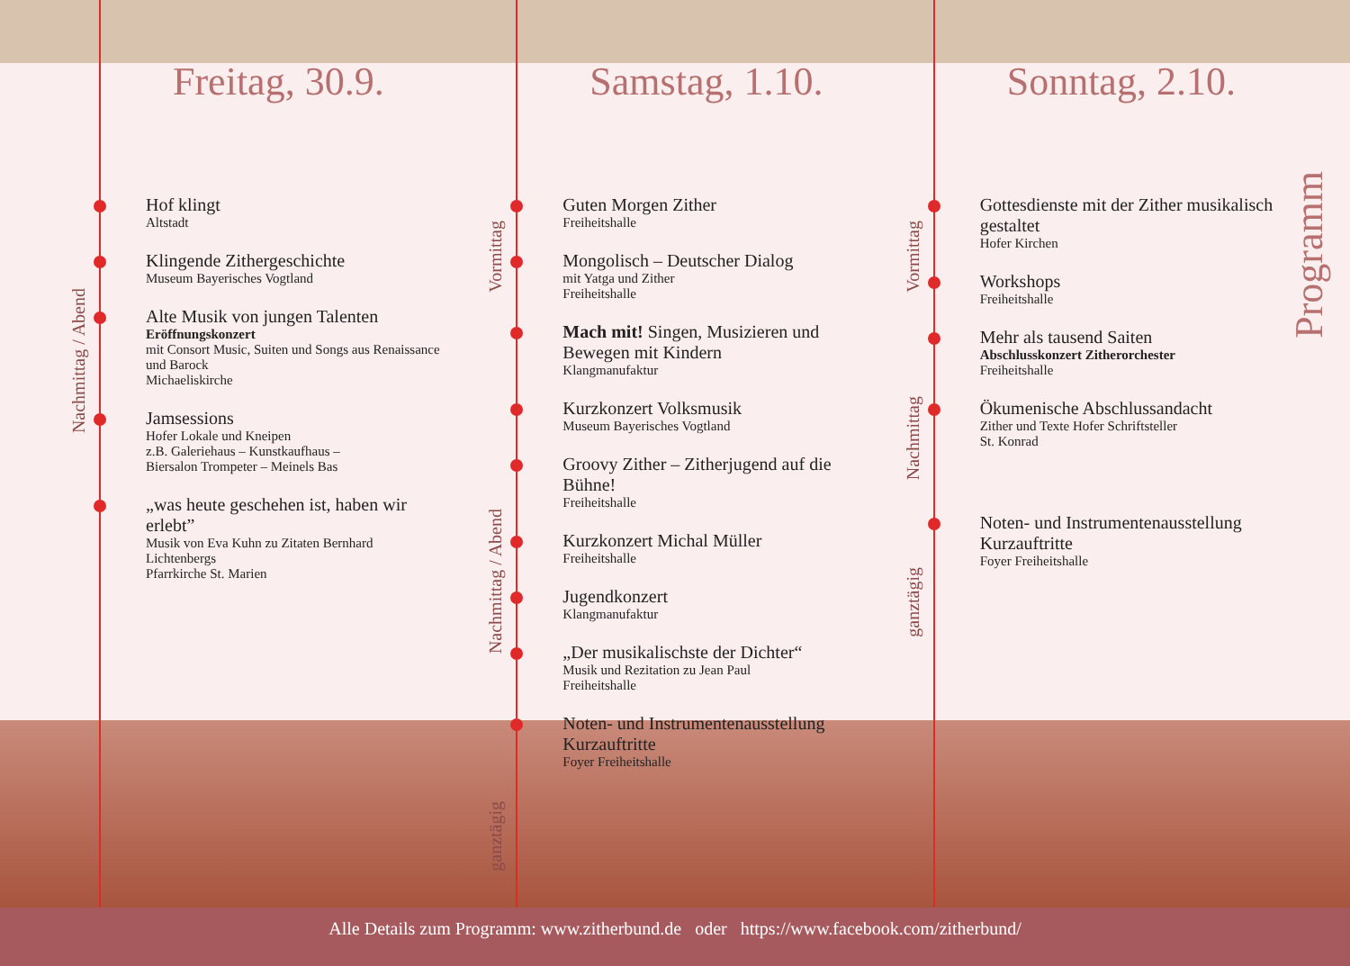Freitag, 30.9.
Nachmittag / Abend
Hof klingt
Altstadt
Klingende Zithergeschichte
Museum Bayerisches Vogtland
Alte Musik von jungen Talenten
Eröffnungskonzert
mit Consort Music, Suiten und Songs aus Renaissance und Barock
Michaeliskirche
Jamsessions
Hofer Lokale und Kneipen
z.B. Galeriehaus – Kunstkaufhaus –
Biersalon Trompeter – Meinels Bas
„was heute geschehen ist, haben wir erlebt”
Musik von Eva Kuhn zu Zitaten Bernhard Lichtenbergs
Pfarrkirche St. Marien
Samstag, 1.10.
Vormittag
Guten Morgen Zither
Freiheitshalle
Mongolisch – Deutscher Dialog
mit Yatga und Zither
Freiheitshalle
Mach mit! Singen, Musizieren und Bewegen mit Kindern
Klangmanufaktur
Nachmittag / Abend
Kurzkonzert Volksmusik
Museum Bayerisches Vogtland
Groovy Zither – Zitherjugend auf die Bühne!
Freiheitshalle
Kurzkonzert Michal Müller
Freiheitshalle
Jugendkonzert
Klangmanufaktur
„Der musikalischste der Dichter“
Musik und Rezitation zu Jean Paul
Freiheitshalle
ganztägig
Noten- und Instrumentenausstellung Kurzauftritte
Foyer Freiheitshalle
Sonntag, 2.10.
Vormittag
Gottesdienste mit der Zither musikalisch gestaltet
Hofer Kirchen
Workshops
Freiheitshalle
Nachmittag
Mehr als tausend Saiten
Abschlusskonzert Zitherorchester
Freiheitshalle
Ökumenische Abschlussandacht
Zither und Texte Hofer Schriftsteller
St. Konrad
ganztägig
Noten- und Instrumentenausstellung Kurzauftritte
Foyer Freiheitshalle
Programm
Alle Details zum Programm: www.zitherbund.de oder https://www.facebook.com/zitherbund/